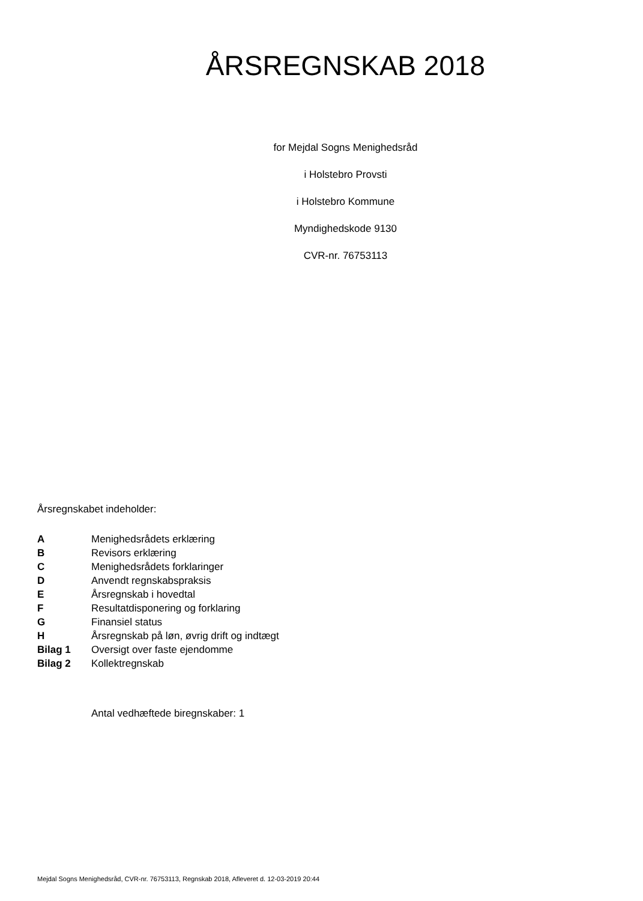ÅRSREGNSKAB 2018
for Mejdal Sogns Menighedsråd
i Holstebro Provsti
i Holstebro Kommune
Myndighedskode 9130
CVR-nr. 76753113
Årsregnskabet indeholder:
| A | Menighedsrådets erklæring |
| B | Revisors erklæring |
| C | Menighedsrådets forklaringer |
| D | Anvendt regnskabspraksis |
| E | Årsregnskab i hovedtal |
| F | Resultatdisponering og forklaring |
| G | Finansiel status |
| H | Årsregnskab på løn, øvrig drift og indtægt |
| Bilag 1 | Oversigt over faste ejendomme |
| Bilag 2 | Kollektregnskab |
Antal vedhæftede biregnskaber: 1
Mejdal Sogns Menighedsråd, CVR-nr. 76753113, Regnskab 2018, Afleveret d. 12-03-2019 20:44